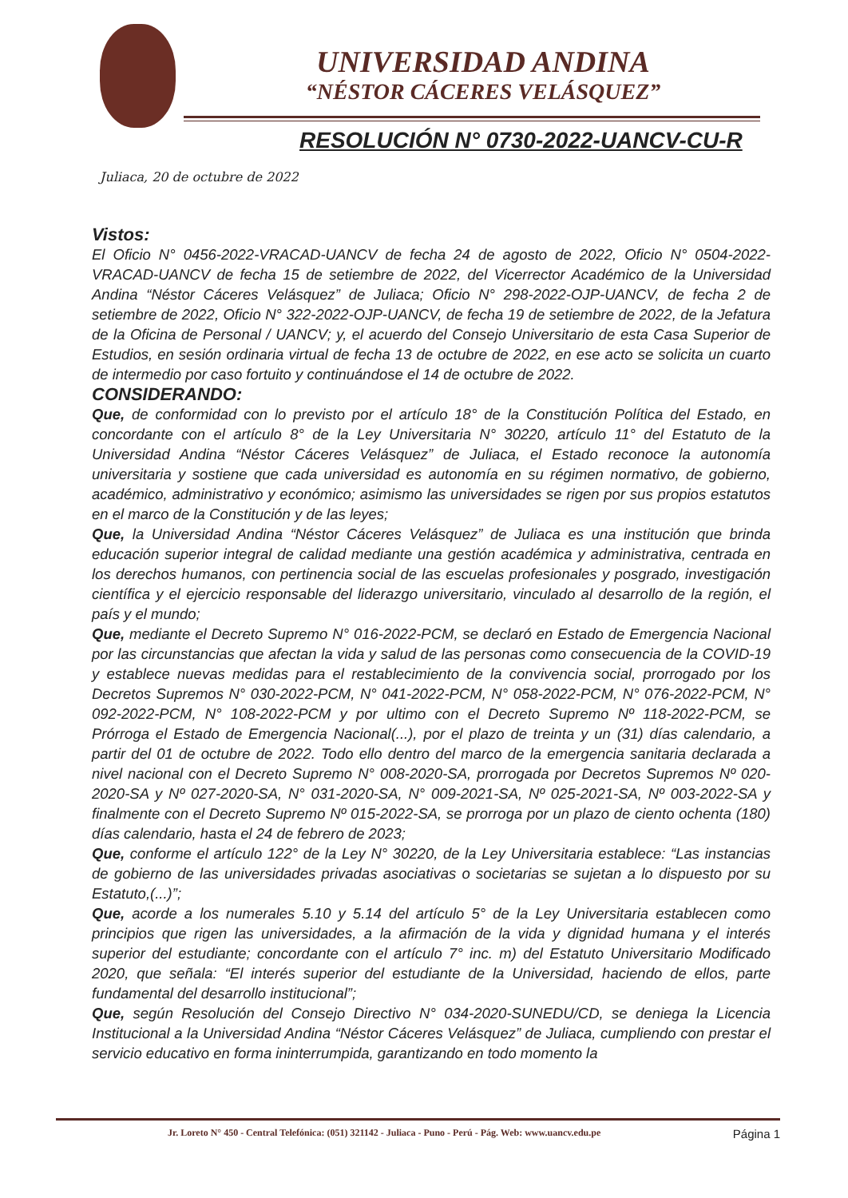UNIVERSIDAD ANDINA
“NÉSTOR CÁCERES VELÁSQUEZ”
RESOLUCIÓN N° 0730-2022-UANCV-CU-R
Juliaca, 20 de octubre de 2022
Vistos:
El Oficio N° 0456-2022-VRACAD-UANCV de fecha 24 de agosto de 2022, Oficio N° 0504-2022-VRACAD-UANCV de fecha 15 de setiembre de 2022, del Vicerrector Académico de la Universidad Andina “Néstor Cáceres Velásquez” de Juliaca; Oficio N° 298-2022-OJP-UANCV, de fecha 2 de setiembre de 2022, Oficio N° 322-2022-OJP-UANCV, de fecha 19 de setiembre de 2022, de la Jefatura de la Oficina de Personal / UANCV; y, el acuerdo del Consejo Universitario de esta Casa Superior de Estudios, en sesión ordinaria virtual de fecha 13 de octubre de 2022, en ese acto se solicita un cuarto de intermedio por caso fortuito y continuándose el 14 de octubre de 2022.
CONSIDERANDO:
Que, de conformidad con lo previsto por el artículo 18° de la Constitución Política del Estado, en concordante con el artículo 8° de la Ley Universitaria N° 30220, artículo 11° del Estatuto de la Universidad Andina “Néstor Cáceres Velásquez” de Juliaca, el Estado reconoce la autonomía universitaria y sostiene que cada universidad es autonomía en su régimen normativo, de gobierno, académico, administrativo y económico; asimismo las universidades se rigen por sus propios estatutos en el marco de la Constitución y de las leyes;
Que, la Universidad Andina “Néstor Cáceres Velásquez” de Juliaca es una institución que brinda educación superior integral de calidad mediante una gestión académica y administrativa, centrada en los derechos humanos, con pertinencia social de las escuelas profesionales y posgrado, investigación científica y el ejercicio responsable del liderazgo universitario, vinculado al desarrollo de la región, el país y el mundo;
Que, mediante el Decreto Supremo N° 016-2022-PCM, se declaró en Estado de Emergencia Nacional por las circunstancias que afectan la vida y salud de las personas como consecuencia de la COVID-19 y establece nuevas medidas para el restablecimiento de la convivencia social, prorrogado por los Decretos Supremos N° 030-2022-PCM, N° 041-2022-PCM, N° 058-2022-PCM, N° 076-2022-PCM, N° 092-2022-PCM, N° 108-2022-PCM y por ultimo con el Decreto Supremo Nº 118-2022-PCM, se Prórroga el Estado de Emergencia Nacional(...), por el plazo de treinta y un (31) días calendario, a partir del 01 de octubre de 2022. Todo ello dentro del marco de la emergencia sanitaria declarada a nivel nacional con el Decreto Supremo N° 008-2020-SA, prorrogada por Decretos Supremos Nº 020-2020-SA y Nº 027-2020-SA, N° 031-2020-SA, N° 009-2021-SA, Nº 025-2021-SA, Nº 003-2022-SA y finalmente con el Decreto Supremo Nº 015-2022-SA, se prorroga por un plazo de ciento ochenta (180) días calendario, hasta el 24 de febrero de 2023;
Que, conforme el artículo 122° de la Ley N° 30220, de la Ley Universitaria establece: “Las instancias de gobierno de las universidades privadas asociativas o societarias se sujetan a lo dispuesto por su Estatuto,(...)”;
Que, acorde a los numerales 5.10 y 5.14 del artículo 5° de la Ley Universitaria establecen como principios que rigen las universidades, a la afirmación de la vida y dignidad humana y el interés superior del estudiante; concordante con el artículo 7° inc. m) del Estatuto Universitario Modificado 2020, que señala: “El interés superior del estudiante de la Universidad, haciendo de ellos, parte fundamental del desarrollo institucional”;
Que, según Resolución del Consejo Directivo N° 034-2020-SUNEDU/CD, se deniega la Licencia Institucional a la Universidad Andina “Néstor Cáceres Velásquez” de Juliaca, cumpliendo con prestar el servicio educativo en forma ininterrumpida, garantizando en todo momento la
Jr. Loreto N° 450 - Central Telefónica: (051) 321142 - Juliaca - Puno - Perú - Pág. Web: www.uancv.edu.pe Página 1